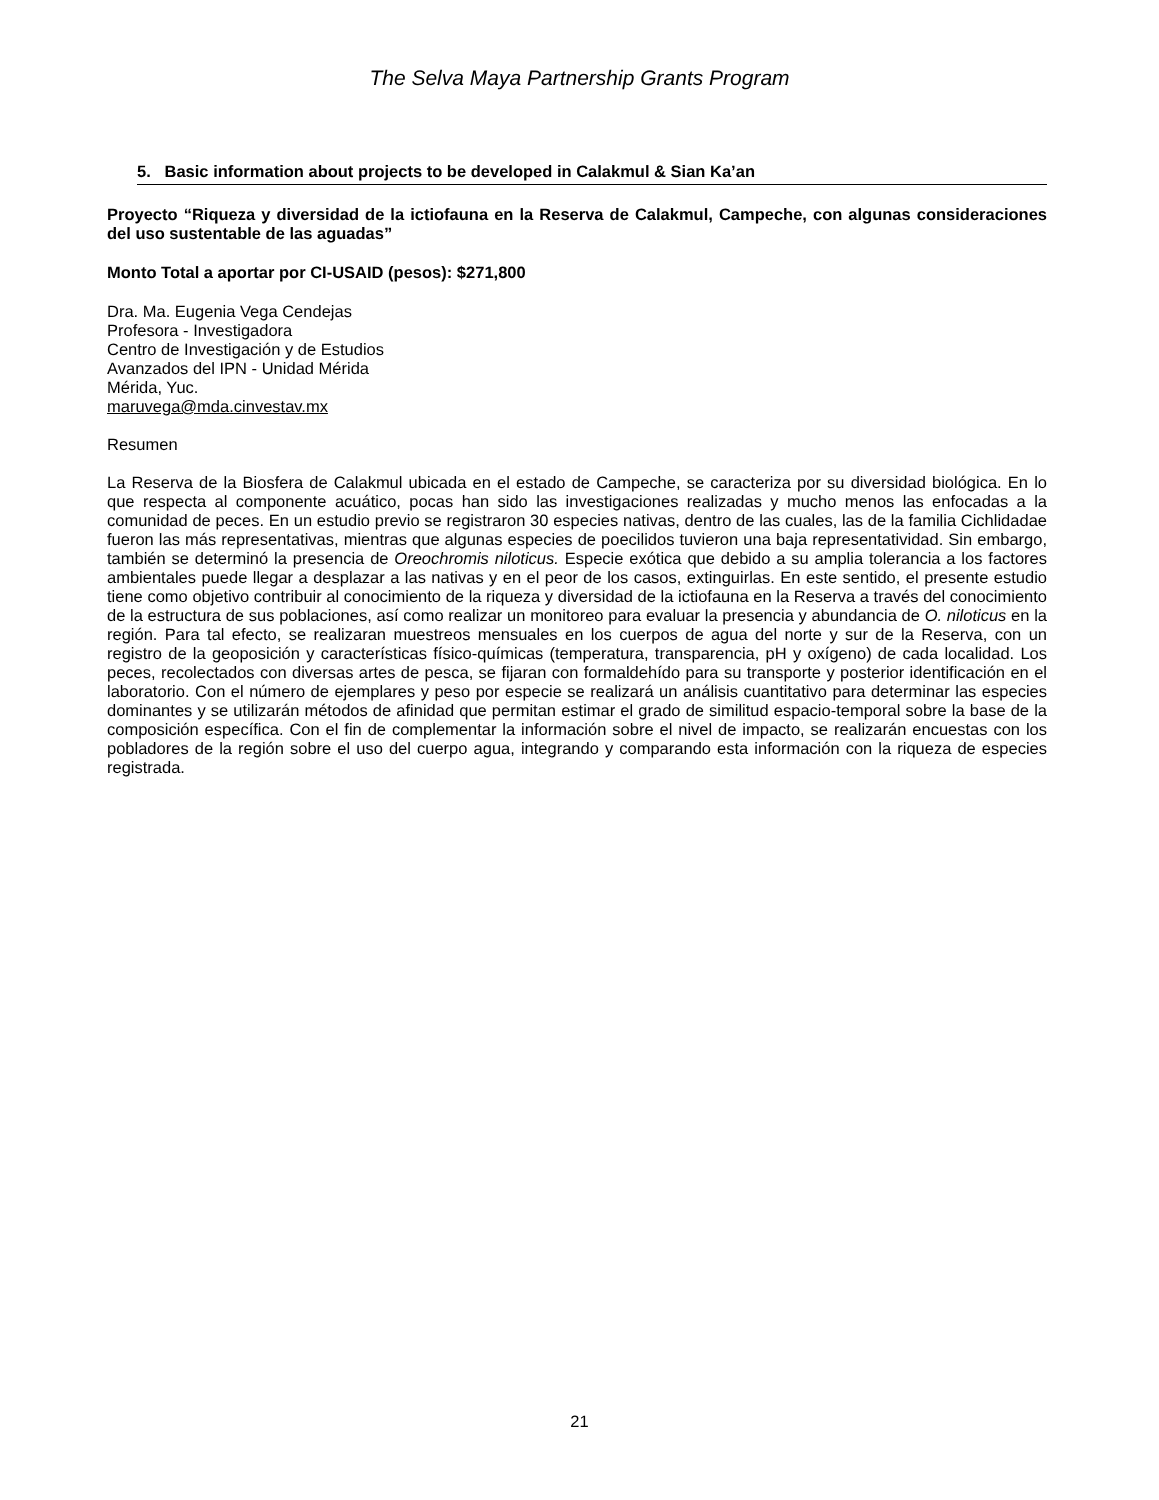The Selva Maya Partnership Grants Program
5. Basic information about projects to be developed in Calakmul & Sian Ka’an
Proyecto “Riqueza y diversidad de la ictiofauna en la Reserva de Calakmul, Campeche, con algunas consideraciones del uso sustentable de las aguadas”
Monto Total a aportar por CI-USAID (pesos): $271,800
Dra. Ma. Eugenia Vega Cendejas
Profesora - Investigadora
Centro de Investigación y de Estudios
Avanzados del IPN - Unidad Mérida
Mérida, Yuc.
maruvega@mda.cinvestav.mx
Resumen
La Reserva de la Biosfera de Calakmul ubicada en el estado de Campeche, se caracteriza por su diversidad biológica. En lo que respecta al componente acuático, pocas han sido las investigaciones realizadas y mucho menos las enfocadas a la comunidad de peces. En un estudio previo se registraron 30 especies nativas, dentro de las cuales, las de la familia Cichlidadae fueron las más representativas, mientras que algunas especies de poecilidos tuvieron una baja representatividad. Sin embargo, también se determinó la presencia de Oreochromis niloticus. Especie exótica que debido a su amplia tolerancia a los factores ambientales puede llegar a desplazar a las nativas y en el peor de los casos, extinguirlas. En este sentido, el presente estudio tiene como objetivo contribuir al conocimiento de la riqueza y diversidad de la ictiofauna en la Reserva a través del conocimiento de la estructura de sus poblaciones, así como realizar un monitoreo para evaluar la presencia y abundancia de O. niloticus en la región. Para tal efecto, se realizaran muestreos mensuales en los cuerpos de agua del norte y sur de la Reserva, con un registro de la geoposición y características físico-químicas (temperatura, transparencia, pH y oxígeno) de cada localidad. Los peces, recolectados con diversas artes de pesca, se fijaran con formaldehído para su transporte y posterior identificación en el laboratorio. Con el número de ejemplares y peso por especie se realizará un análisis cuantitativo para determinar las especies dominantes y se utilizarán métodos de afinidad que permitan estimar el grado de similitud espacio-temporal sobre la base de la composición específica. Con el fin de complementar la información sobre el nivel de impacto, se realizarán encuestas con los pobladores de la región sobre el uso del cuerpo agua, integrando y comparando esta información con la riqueza de especies registrada.
21